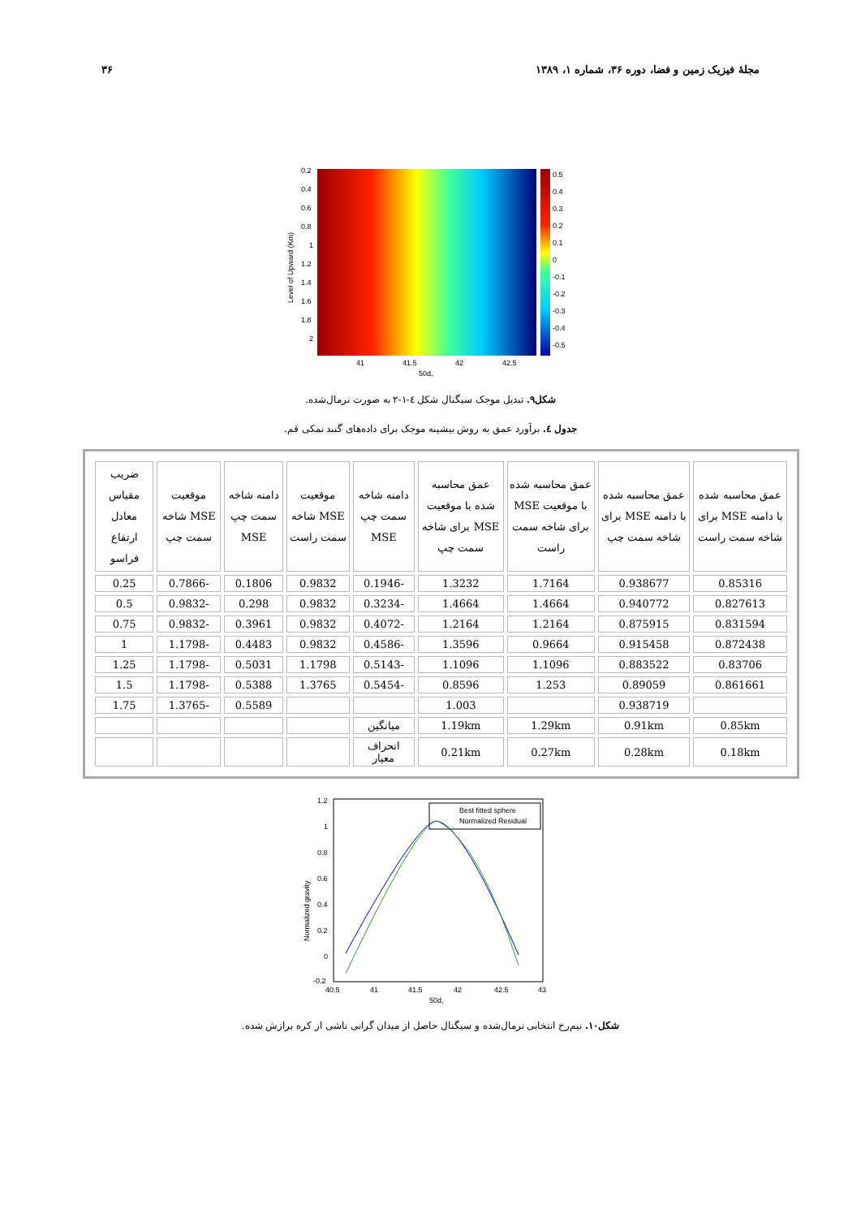مجلهٔ فیزیک زمین و فضا، دوره ۳۶، شماره ۱، ۱۳۸۹ ۳۶
0.2
0.4
0.6
0.8
1
1.2
1.4
1.6
1.8
2
0.5
0.4
0.3
0.2
0.1
0
-0.1
-0.2
-0.3
-0.4
-0.5
41
41.5
42
42.5
50d,
Level of Upward (Km)
شکل۹. تبدیل موجک سیگنال شکل ٤-۱-۲ به صورت نرمال‌شده.
جدول ٤. برآورد عمق به روش بیشینه موجک برای داده‌های گنبد نمکی قم.
| عمق محاسبه شده با دامنه MSE برای شاخه سمت راست | عمق محاسبه شده با دامنه MSE برای شاخه سمت چپ | عمق محاسبه شده با موقعیت MSE برای شاخه سمت راست | عمق محاسبه شده با موقعیت MSE برای شاخه سمت چپ | دامنه شاخه سمت چپ MSE | موقعیت MSE شاخه سمت راست | دامنه شاخه سمت چپ MSE | موقعیت MSE شاخه سمت چپ | ضریب مقیاس معادل ارتفاع فراسو |
| --- | --- | --- | --- | --- | --- | --- | --- | --- |
| 0.85316 | 0.938677 | 1.7164 | 1.3232 | -0.1946 | 0.9832 | 0.1806 | -0.7866 | 0.25 |
| 0.827613 | 0.940772 | 1.4664 | 1.4664 | -0.3234 | 0.9832 | 0.298 | -0.9832 | 0.5 |
| 0.831594 | 0.875915 | 1.2164 | 1.2164 | -0.4072 | 0.9832 | 0.3961 | -0.9832 | 0.75 |
| 0.872438 | 0.915458 | 0.9664 | 1.3596 | -0.4586 | 0.9832 | 0.4483 | -1.1798 | 1 |
| 0.83706 | 0.883522 | 1.1096 | 1.1096 | -0.5143 | 1.1798 | 0.5031 | -1.1798 | 1.25 |
| 0.861661 | 0.89059 | 1.253 | 0.8596 | -0.5454 | 1.3765 | 0.5388 | -1.1798 | 1.5 |
| | 0.938719 | | 1.003 | | | 0.5589 | -1.3765 | 1.75 |
| 0.85km | 0.91km | 1.29km | 1.19km | میانگین | | | | |
| 0.18km | 0.28km | 0.27km | 0.21km | انحراف معیار | | | | |
1.2
1
0.8
0.6
0.4
0.2
0
-0.2
40.5
41
41.5
42
42.5
43
50d,
Normalized gravity
Best fitted sphere
Normalized Residual
شکل۱۰. نیم‌رخ انتخابی نرمال‌شده و سیگنال حاصل از میدان گرانی ناشی از کره برازش شده.